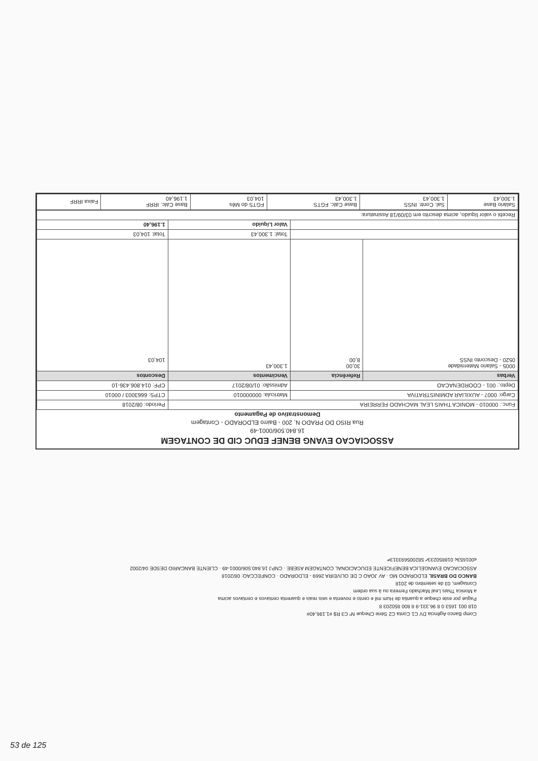ASSOCIACAO EVANG BENEF EDUC CID DE CONTAGEM
16.840.506/0001-49
Rua RISO DO PRADO N, 200 - Bairro ELDORADO - Contagem
Demonstrativo de Pagamento
| Func.: 000010 - MONICA THAIS LEAL MACHADO FERREIRA | | | Período: 08/2018 |
| Cargo: 0007 - AUXILIAR ADMINISTRATIVA | | Matrícula: 000000010 | CTPS: 6663003 / 00010 |
| Depto.: 001 - COORDENACAO | | Admissão: 01/08/2017 | CPF: 014.806.436-10 |
| Verbas | Referência | Vencimentos | Descontos |
| 0005 - Salario Maternidade 0520 - Desconto INSS | 30,00 8,00 | 1.300,43 | 104,03 |
| | | Total: 1.300,43 | Total: 104,03 |
| | | Valor Líquido | 1.196,40 |
| Recebi o valor líquido, acima descrito em 03/09/18 Assinatura: | | | |
| Salário Base 1.300,43 | Sal. Contr. INSS 1.300,43 | Base Cálc. FGTS 1.300,43 | FGTS do Mês 104,03 | Base Cálc. IRRF 1.196,40 | Faixa IRRF |
Comp Banco Agência DV C1 Conta C2 Série Cheque Nº C3 R$ #1.196,40#
018 001 1653 0 8 96.331-9 8 800 850203 8
Pague por este cheque a quantia de Hum mil e cento e noventa e seis reais e quarenta centavos e centavos acima
a Monica Thais Leal Machado Ferreira ou à sua ordem
Contagem, 03 de setembro de 2018
BANCO DO BRASIL ELDORADO MG · AV JOAO C DE OLIVEIRA 2669 - ELDORADO · CONFECCAO: 08/2018
ASSOCIACAO EVANGELICA BENEFICENTE EDUCACIONAL CONTAGEM ASEBE · CNPJ 16.840.506/0001-49 · CLIENTE BANCARIO DESDE 04/2002
⑆001653⑆ 018850233⑇ 582005693313⑈
53 de 125